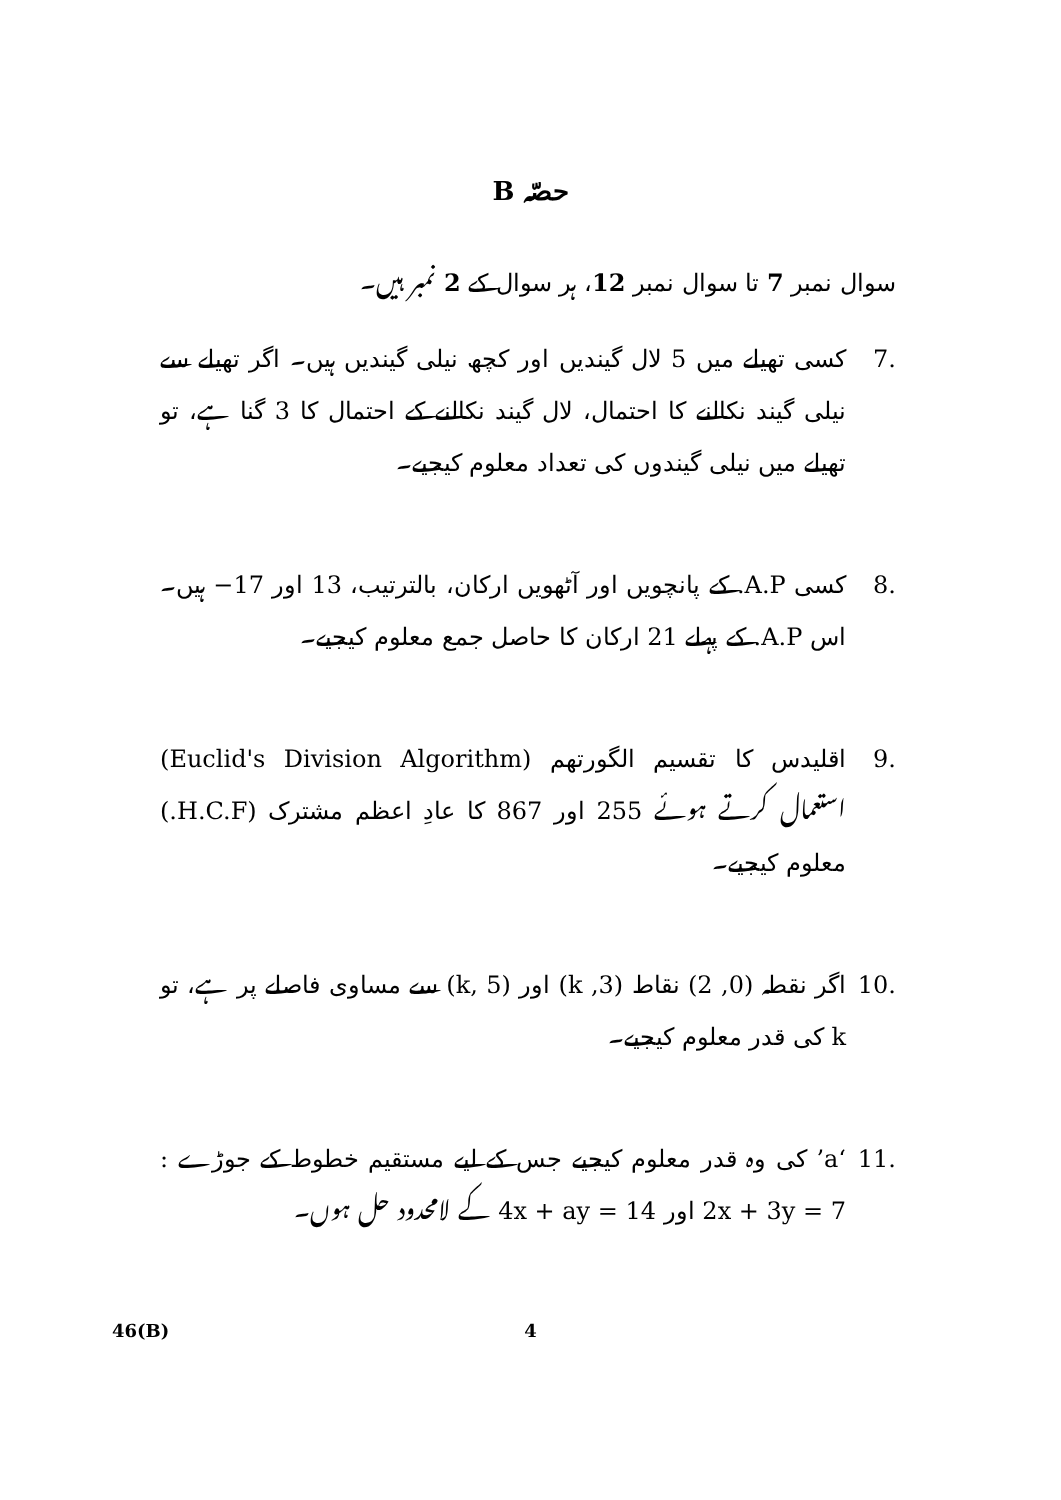حصّہ B
سوال نمبر 7 تا سوال نمبر 12، ہر سوال کے 2 نمبر ہیں۔
.7 کسی تھیلے میں 5 لال گیندیں اور کچھ نیلی گیندیں ہیں۔ اگر تھیلے سے نیلی گیند نکالنے کا احتمال، لال گیند نکالنے کے احتمال کا 3 گنا ہے، تو تھیلے میں نیلی گیندوں کی تعداد معلوم کیجیے۔
.8 کسی A.P. کے پانچویں اور آٹھویں ارکان، بالترتیب، 13 اور ‎−17 ہیں۔ اس A.P. کے پہلے 21 ارکان کا حاصل جمع معلوم کیجیے۔
.9 اقلیدس کا تقسیم الگورتھم (Euclid's Division Algorithm) استعمال کرتے ہوئے 255 اور 867 کا عادِ اعظم مشترک (H.C.F.) معلوم کیجیے۔
.10 اگر نقطہ (0, 2) نقاط (3, k) اور (k, 5) سے مساوی فاصلے پر ہے، تو k کی قدر معلوم کیجیے۔
.11 ‘a’ کی وہ قدر معلوم کیجیے جس کے لیے مستقیم خطوط کے جوڑے : 2x + 3y = 7 اور 4x + ay = 14 کے لامحدود حل ہوں۔
46(B) 4